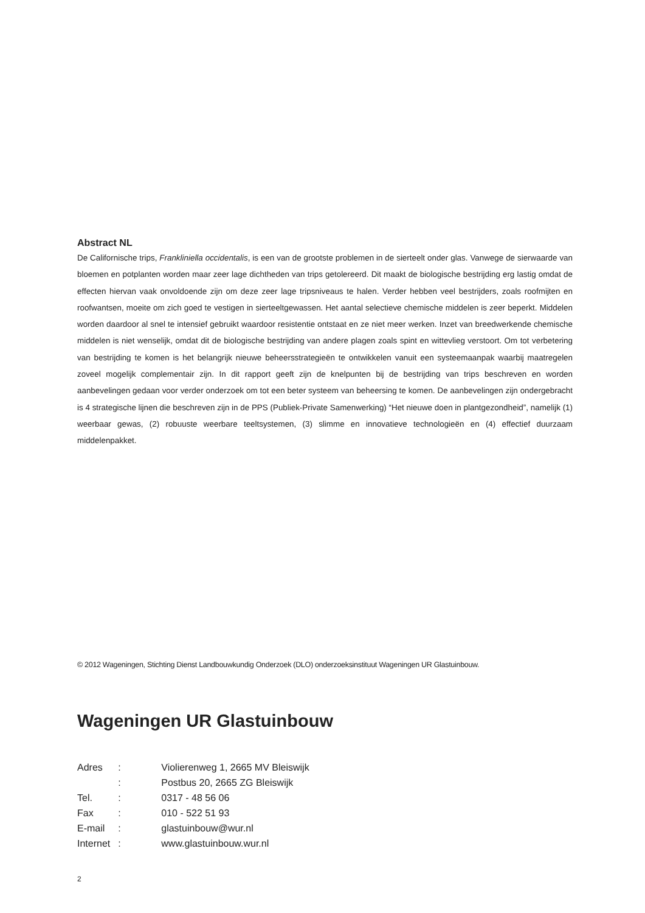Abstract NL
De Californische trips, Frankliniella occidentalis, is een van de grootste problemen in de sierteelt onder glas. Vanwege de sierwaarde van bloemen en potplanten worden maar zeer lage dichtheden van trips getolereerd. Dit maakt de biologische bestrijding erg lastig omdat de effecten hiervan vaak onvoldoende zijn om deze zeer lage tripsniveaus te halen. Verder hebben veel bestrijders, zoals roofmijten en roofwantsen, moeite om zich goed te vestigen in sierteeltgewassen. Het aantal selectieve chemische middelen is zeer beperkt. Middelen worden daardoor al snel te intensief gebruikt waardoor resistentie ontstaat en ze niet meer werken. Inzet van breedwerkende chemische middelen is niet wenselijk, omdat dit de biologische bestrijding van andere plagen zoals spint en wittevlieg verstoort. Om tot verbetering van bestrijding te komen is het belangrijk nieuwe beheersstrategieën te ontwikkelen vanuit een systeemaanpak waarbij maatregelen zoveel mogelijk complementair zijn. In dit rapport geeft zijn de knelpunten bij de bestrijding van trips beschreven en worden aanbevelingen gedaan voor verder onderzoek om tot een beter systeem van beheersing te komen. De aanbevelingen zijn ondergebracht is 4 strategische lijnen die beschreven zijn in de PPS (Publiek-Private Samenwerking) “Het nieuwe doen in plantgezondheid”, namelijk (1) weerbaar gewas, (2) robuuste weerbare teeltsystemen, (3) slimme en innovatieve technologieën en (4) effectief duurzaam middelenpakket.
© 2012 Wageningen, Stichting Dienst Landbouwkundig Onderzoek (DLO) onderzoeksinstituut Wageningen UR Glastuinbouw.
Wageningen UR Glastuinbouw
| Adres | : | Violierenweg 1, 2665 MV Bleiswijk |
| | : | Postbus 20, 2665 ZG Bleiswijk |
| Tel. | : | 0317 - 48 56 06 |
| Fax | : | 010 - 522 51 93 |
| E-mail | : | glastuinbouw@wur.nl |
| Internet | : | www.glastuinbouw.wur.nl |
2